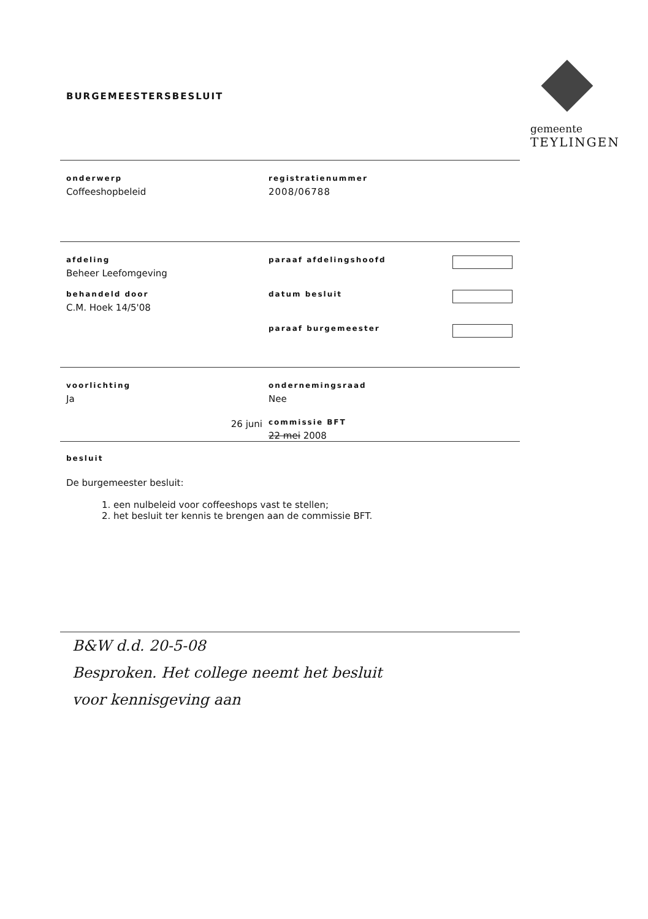gemeente
TEYLINGEN
BURGEMEESTERSBESLUIT
onderwerp
Coffeeshopbeleid
registratienummer
2008/06788
afdeling
Beheer Leefomgeving
paraaf afdelingshoofd
behandeld door
C.M. Hoek 14/5'08
datum besluit
paraaf burgemeester
voorlichting
Ja
ondernemingsraad
Nee
26 juni
commissie BFT
22 mei 2008
besluit
De burgemeester besluit:
1. een nulbeleid voor coffeeshops vast te stellen;
2. het besluit ter kennis te brengen aan de commissie BFT.
B&W d.d. 20-5-08
Besproken. Het college neemt het besluit
voor kennisgeving aan